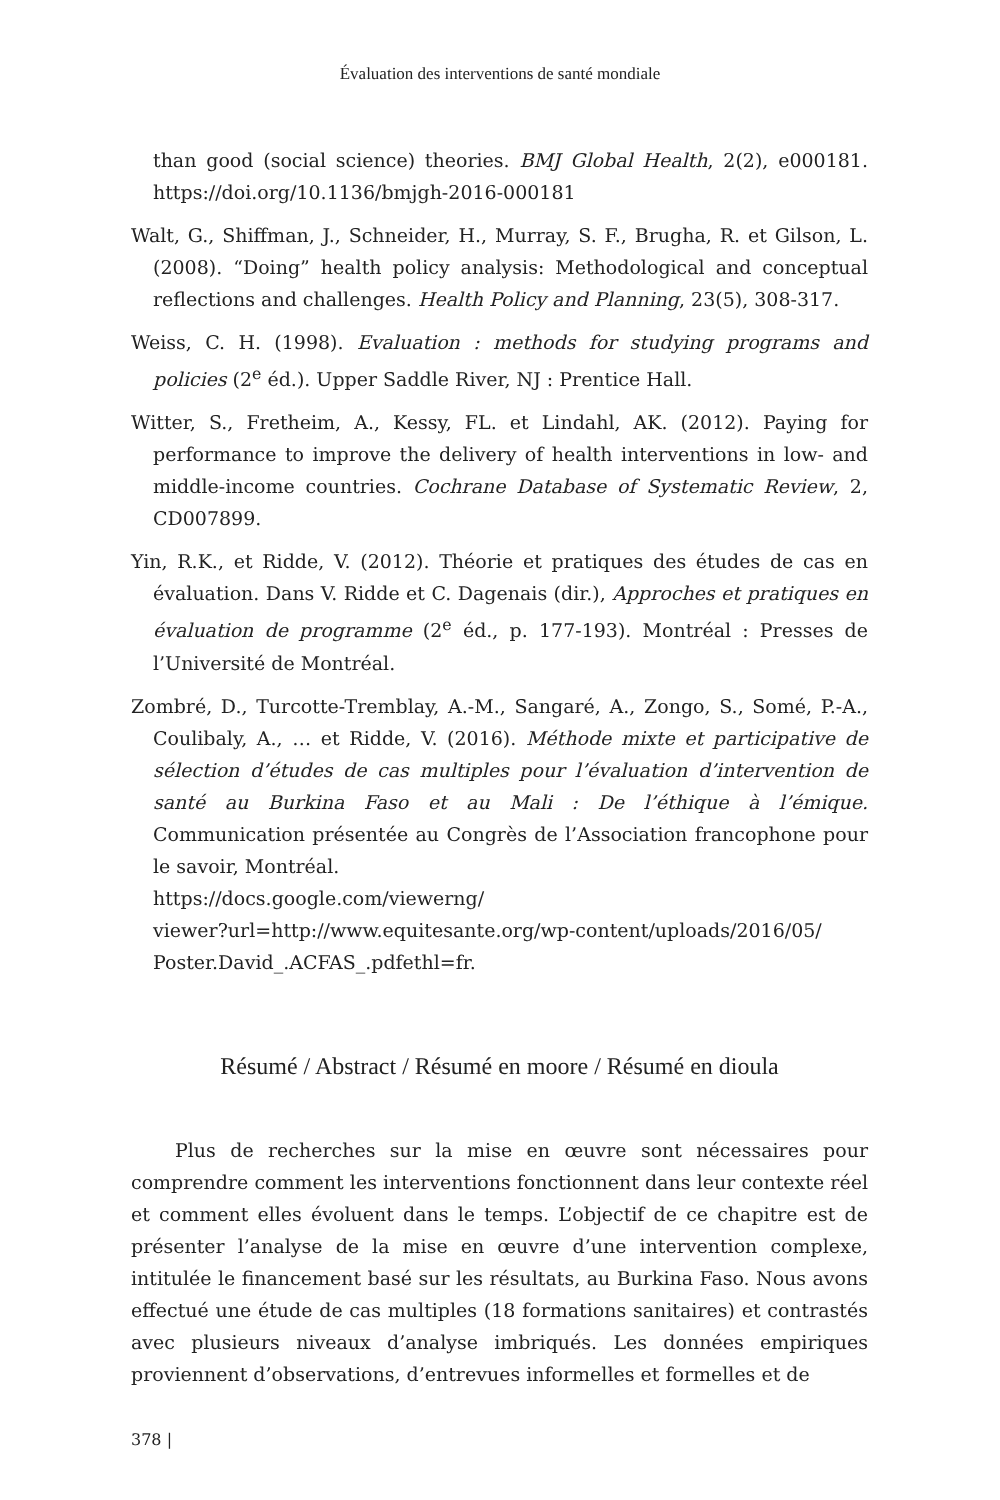Évaluation des interventions de santé mondiale
than good (social science) theories. BMJ Global Health, 2(2), e000181. https://doi.org/10.1136/bmjgh-2016-000181
Walt, G., Shiffman, J., Schneider, H., Murray, S. F., Brugha, R. et Gilson, L. (2008). “Doing” health policy analysis: Methodological and conceptual reflections and challenges. Health Policy and Planning, 23(5), 308-317.
Weiss, C. H. (1998). Evaluation : methods for studying programs and policies (2<sup>e</sup> éd.). Upper Saddle River, NJ : Prentice Hall.
Witter, S., Fretheim, A., Kessy, FL. et Lindahl, AK. (2012). Paying for performance to improve the delivery of health interventions in low- and middle-income countries. Cochrane Database of Systematic Review, 2, CD007899.
Yin, R.K., et Ridde, V. (2012). Théorie et pratiques des études de cas en évaluation. Dans V. Ridde et C. Dagenais (dir.), Approches et pratiques en évaluation de programme (2<sup>e</sup> éd., p. 177-193). Montréal : Presses de l’Université de Montréal.
Zombré, D., Turcotte-Tremblay, A.-M., Sangaré, A., Zongo, S., Somé, P.-A., Coulibaly, A., … et Ridde, V. (2016). Méthode mixte et participative de sélection d’études de cas multiples pour l’évaluation d’intervention de santé au Burkina Faso et au Mali : De l’éthique à l’émique. Communication présentée au Congrès de l’Association francophone pour le savoir, Montréal.
https://docs.google.com/viewerng/
viewer?url=http://www.equitesante.org/wp-content/uploads/2016/05/
Poster.David_.ACFAS_.pdfethl=fr.
Résumé / Abstract / Résumé en moore / Résumé en dioula
Plus de recherches sur la mise en œuvre sont nécessaires pour comprendre comment les interventions fonctionnent dans leur contexte réel et comment elles évoluent dans le temps. L’objectif de ce chapitre est de présenter l’analyse de la mise en œuvre d’une intervention complexe, intitulée le financement basé sur les résultats, au Burkina Faso. Nous avons effectué une étude de cas multiples (18 formations sanitaires) et contrastés avec plusieurs niveaux d’analyse imbriqués. Les données empiriques proviennent d’observations, d’entrevues informelles et formelles et de
378 |